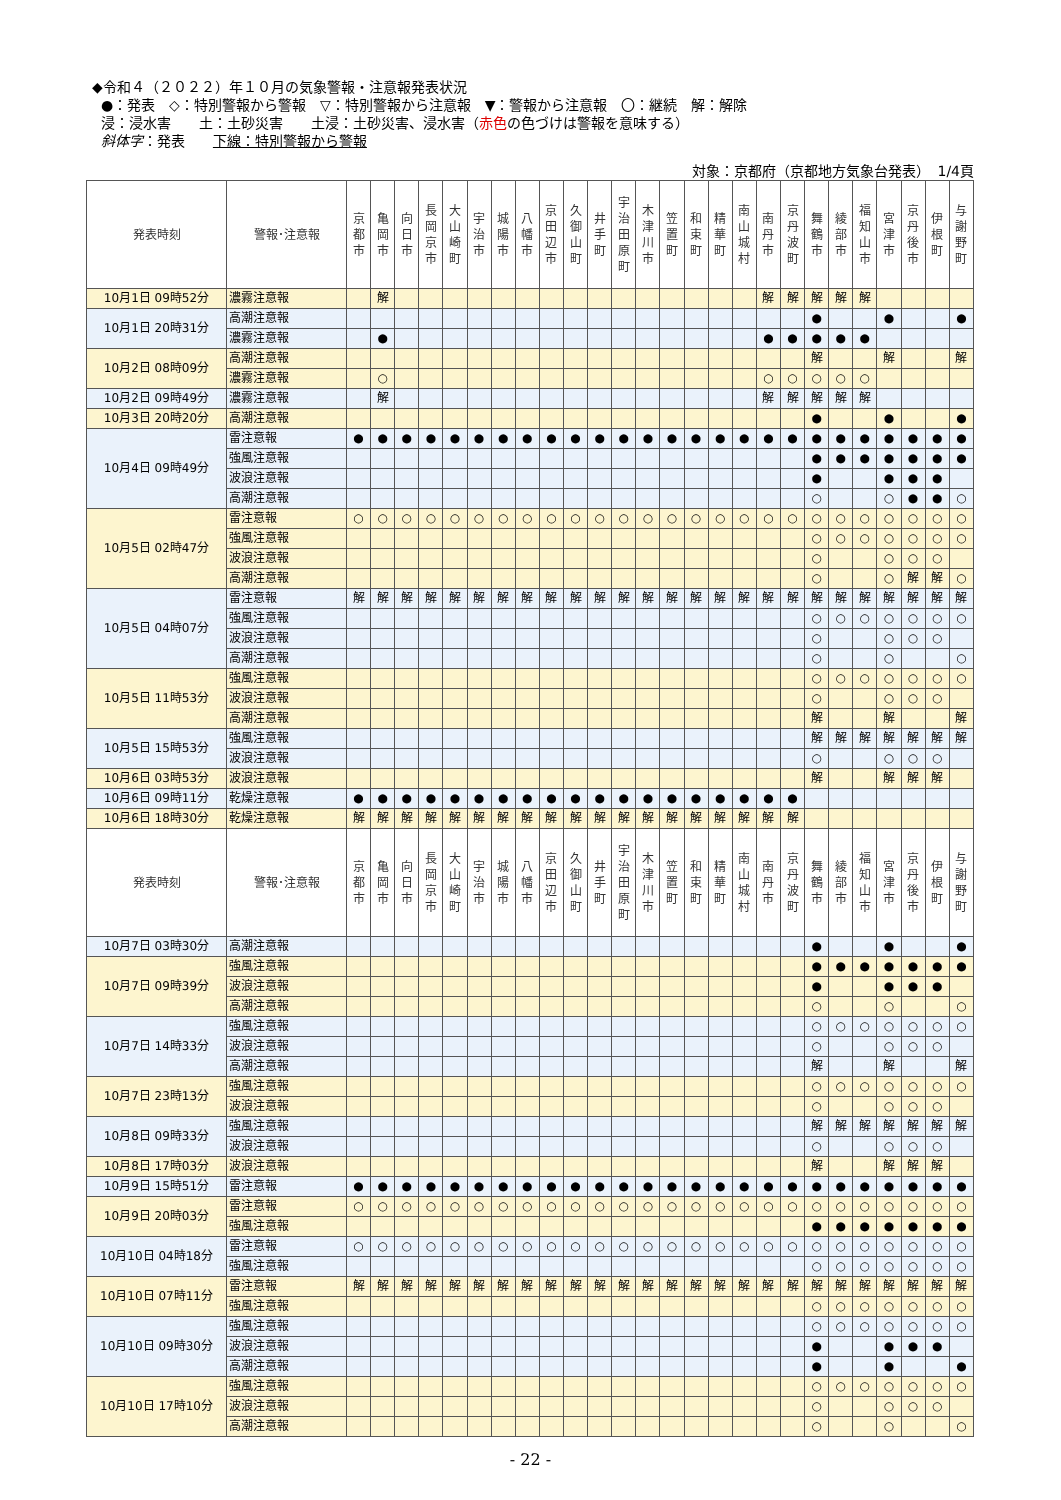◆令和４（２０２２）年１０月の気象警報・注意報発表状況
●：発表　◇：特別警報から警報　▽：特別警報から注意報　▼：警報から注意報　〇：継続　解：解除
浸：浸水害　　土：土砂災害　　土浸：土砂災害、浸水害（赤色の色づけは警報を意味する）
斜体字：発表　　下線：特別警報から警報
対象：京都府（京都地方気象台発表）　1/4頁
| 発表時刻 | 警報･注意報 | 京 都 市 | 亀 岡 市 | 向 日 市 | 長 岡 京 市 | 大 山 崎 町 | 宇 治 市 | 城 陽 市 | 八 幡 市 | 京 田 辺 市 | 久 御 山 町 | 井 手 町 | 宇 治 田 原 町 | 木 津 川 市 | 笠 置 町 | 和 束 町 | 精 華 町 | 南 山 城 村 | 南 丹 市 | 京 丹 波 町 | 舞 鶴 市 | 綾 部 市 | 福 知 山 市 | 宮 津 市 | 京 丹 後 市 | 伊 根 町 | 与 謝 野 町 |
| --- | --- | --- | --- | --- | --- | --- | --- | --- | --- | --- | --- | --- | --- | --- | --- | --- | --- | --- | --- | --- | --- | --- | --- | --- | --- | --- | --- |
| 10月1日 09時52分 | 濃霧注意報 | | 解 | | | | | | | | | | | | | | | | 解 | 解 | 解 | 解 | 解 | | | | |
| 10月1日 20時31分 | 高潮注意報 | | | | | | | | | | | | | | | | | | | | ● | | | ● | | | ● |
| | 濃霧注意報 | | ● | | | | | | | | | | | | | | | | ● | ● | ● | ● | ● | | | | |
| 10月2日 08時09分 | 高潮注意報 | | | | | | | | | | | | | | | | | | | | 解 | | | 解 | | | 解 |
| | 濃霧注意報 | | ○ | | | | | | | | | | | | | | | | ○ | ○ | ○ | ○ | ○ | | | | |
| 10月2日 09時49分 | 濃霧注意報 | | 解 | | | | | | | | | | | | | | | | 解 | 解 | 解 | 解 | 解 | | | | |
| 10月3日 20時20分 | 高潮注意報 | | | | | | | | | | | | | | | | | | | | ● | | | ● | | | ● |
| 10月4日 09時49分 | 雷注意報 | ● | ● | ● | ● | ● | ● | ● | ● | ● | ● | ● | ● | ● | ● | ● | ● | ● | ● | ● | ● | ● | ● | ● | ● | ● | ● |
| | 強風注意報 | | | | | | | | | | | | | | | | | | | | ● | ● | ● | ● | ● | ● | ● |
| | 波浪注意報 | | | | | | | | | | | | | | | | | | | | ● | | | ● | ● | ● | |
| | 高潮注意報 | | | | | | | | | | | | | | | | | | | | ○ | | | ○ | ● | ● | ○ |
| 10月5日 02時47分 | 雷注意報 | ○ | ○ | ○ | ○ | ○ | ○ | ○ | ○ | ○ | ○ | ○ | ○ | ○ | ○ | ○ | ○ | ○ | ○ | ○ | ○ | ○ | ○ | ○ | ○ | ○ | ○ |
| | 強風注意報 | | | | | | | | | | | | | | | | | | | | ○ | ○ | ○ | ○ | ○ | ○ | ○ |
| | 波浪注意報 | | | | | | | | | | | | | | | | | | | | ○ | | | ○ | ○ | ○ | |
| | 高潮注意報 | | | | | | | | | | | | | | | | | | | | ○ | | | ○ | 解 | 解 | ○ |
| 10月5日 04時07分 | 雷注意報 | 解 | 解 | 解 | 解 | 解 | 解 | 解 | 解 | 解 | 解 | 解 | 解 | 解 | 解 | 解 | 解 | 解 | 解 | 解 | 解 | 解 | 解 | 解 | 解 | 解 | 解 |
| | 強風注意報 | | | | | | | | | | | | | | | | | | | | ○ | ○ | ○ | ○ | ○ | ○ | ○ |
| | 波浪注意報 | | | | | | | | | | | | | | | | | | | | ○ | | | ○ | ○ | ○ | |
| | 高潮注意報 | | | | | | | | | | | | | | | | | | | | ○ | | | ○ | | | ○ |
| 10月5日 11時53分 | 強風注意報 | | | | | | | | | | | | | | | | | | | | ○ | ○ | ○ | ○ | ○ | ○ | ○ |
| | 波浪注意報 | | | | | | | | | | | | | | | | | | | | ○ | | | ○ | ○ | ○ | |
| | 高潮注意報 | | | | | | | | | | | | | | | | | | | | 解 | | | 解 | | | 解 |
| 10月5日 15時53分 | 強風注意報 | | | | | | | | | | | | | | | | | | | | 解 | 解 | 解 | 解 | 解 | 解 | 解 |
| | 波浪注意報 | | | | | | | | | | | | | | | | | | | | ○ | | | ○ | ○ | ○ | |
| 10月6日 03時53分 | 波浪注意報 | | | | | | | | | | | | | | | | | | | | 解 | | | 解 | 解 | 解 | |
| 10月6日 09時11分 | 乾燥注意報 | ● | ● | ● | ● | ● | ● | ● | ● | ● | ● | ● | ● | ● | ● | ● | ● | ● | ● | ● | | | | | | | |
| 10月6日 18時30分 | 乾燥注意報 | 解 | 解 | 解 | 解 | 解 | 解 | 解 | 解 | 解 | 解 | 解 | 解 | 解 | 解 | 解 | 解 | 解 | 解 | 解 | | | | | | | |
| 発表時刻 | 警報･注意報 | 京 都 市 | 亀 岡 市 | 向 日 市 | 長 岡 京 市 | 大 山 崎 町 | 宇 治 市 | 城 陽 市 | 八 幡 市 | 京 田 辺 市 | 久 御 山 町 | 井 手 町 | 宇 治 田 原 町 | 木 津 川 市 | 笠 置 町 | 和 束 町 | 精 華 町 | 南 山 城 村 | 南 丹 市 | 京 丹 波 町 | 舞 鶴 市 | 綾 部 市 | 福 知 山 市 | 宮 津 市 | 京 丹 後 市 | 伊 根 町 | 与 謝 野 町 |
| 10月7日 03時30分 | 高潮注意報 | | | | | | | | | | | | | | | | | | | | ● | | | ● | | | ● |
| 10月7日 09時39分 | 強風注意報 | | | | | | | | | | | | | | | | | | | | ● | ● | ● | ● | ● | ● | ● |
| | 波浪注意報 | | | | | | | | | | | | | | | | | | | | ● | | | ● | ● | ● | |
| | 高潮注意報 | | | | | | | | | | | | | | | | | | | | ○ | | | ○ | | | ○ |
| 10月7日 14時33分 | 強風注意報 | | | | | | | | | | | | | | | | | | | | ○ | ○ | ○ | ○ | ○ | ○ | ○ |
| | 波浪注意報 | | | | | | | | | | | | | | | | | | | | ○ | | | ○ | ○ | ○ | |
| | 高潮注意報 | | | | | | | | | | | | | | | | | | | | 解 | | | 解 | | | 解 |
| 10月7日 23時13分 | 強風注意報 | | | | | | | | | | | | | | | | | | | | ○ | ○ | ○ | ○ | ○ | ○ | ○ |
| | 波浪注意報 | | | | | | | | | | | | | | | | | | | | ○ | | | ○ | ○ | ○ | |
| 10月8日 09時33分 | 強風注意報 | | | | | | | | | | | | | | | | | | | | 解 | 解 | 解 | 解 | 解 | 解 | 解 |
| | 波浪注意報 | | | | | | | | | | | | | | | | | | | | ○ | | | ○ | ○ | ○ | |
| 10月8日 17時03分 | 波浪注意報 | | | | | | | | | | | | | | | | | | | | 解 | | | 解 | 解 | 解 | |
| 10月9日 15時51分 | 雷注意報 | ● | ● | ● | ● | ● | ● | ● | ● | ● | ● | ● | ● | ● | ● | ● | ● | ● | ● | ● | ● | ● | ● | ● | ● | ● | ● |
| 10月9日 20時03分 | 雷注意報 | ○ | ○ | ○ | ○ | ○ | ○ | ○ | ○ | ○ | ○ | ○ | ○ | ○ | ○ | ○ | ○ | ○ | ○ | ○ | ○ | ○ | ○ | ○ | ○ | ○ | ○ |
| | 強風注意報 | | | | | | | | | | | | | | | | | | | | ● | ● | ● | ● | ● | ● | ● |
| 10月10日 04時18分 | 雷注意報 | ○ | ○ | ○ | ○ | ○ | ○ | ○ | ○ | ○ | ○ | ○ | ○ | ○ | ○ | ○ | ○ | ○ | ○ | ○ | ○ | ○ | ○ | ○ | ○ | ○ | ○ |
| | 強風注意報 | | | | | | | | | | | | | | | | | | | | ○ | ○ | ○ | ○ | ○ | ○ | ○ |
| 10月10日 07時11分 | 雷注意報 | 解 | 解 | 解 | 解 | 解 | 解 | 解 | 解 | 解 | 解 | 解 | 解 | 解 | 解 | 解 | 解 | 解 | 解 | 解 | 解 | 解 | 解 | 解 | 解 | 解 | 解 |
| | 強風注意報 | | | | | | | | | | | | | | | | | | | | ○ | ○ | ○ | ○ | ○ | ○ | ○ |
| 10月10日 09時30分 | 強風注意報 | | | | | | | | | | | | | | | | | | | | ○ | ○ | ○ | ○ | ○ | ○ | ○ |
| | 波浪注意報 | | | | | | | | | | | | | | | | | | | | ● | | | ● | ● | ● | |
| | 高潮注意報 | | | | | | | | | | | | | | | | | | | | ● | | | ● | | | ● |
| 10月10日 17時10分 | 強風注意報 | | | | | | | | | | | | | | | | | | | | ○ | ○ | ○ | ○ | ○ | ○ | ○ |
| | 波浪注意報 | | | | | | | | | | | | | | | | | | | | ○ | | | ○ | ○ | ○ | |
| | 高潮注意報 | | | | | | | | | | | | | | | | | | | | ○ | | | ○ | | | ○ |
- 22 -